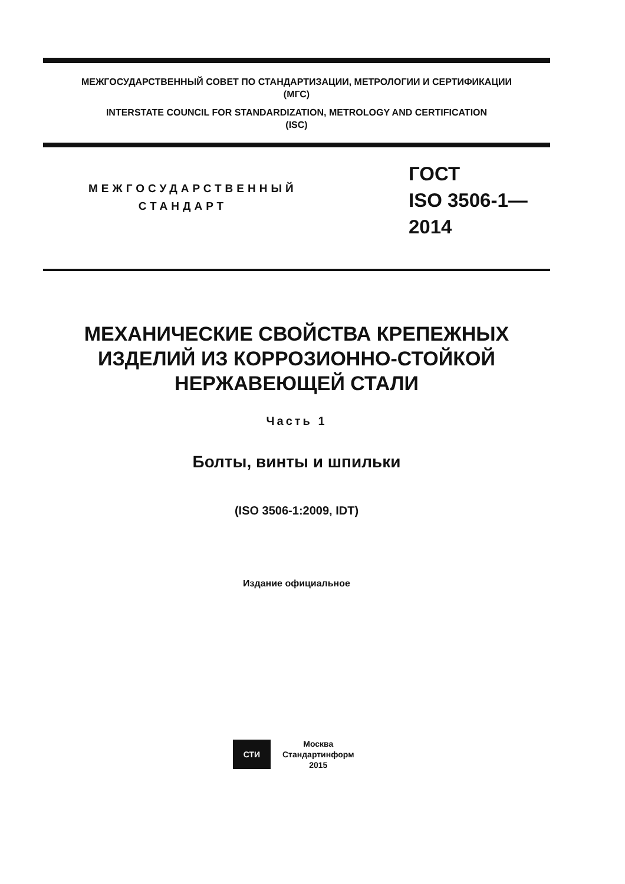МЕЖГОСУДАРСТВЕННЫЙ СОВЕТ ПО СТАНДАРТИЗАЦИИ, МЕТРОЛОГИИ И СЕРТИФИКАЦИИ
(МГС)
INTERSTATE COUNCIL FOR STANDARDIZATION, METROLOGY AND CERTIFICATION
(ISC)
МЕЖГОСУДАРСТВЕННЫЙ
СТАНДАРТ
ГОСТ
ISO 3506-1—
2014
МЕХАНИЧЕСКИЕ СВОЙСТВА КРЕПЕЖНЫХ
ИЗДЕЛИЙ ИЗ КОРРОЗИОННО-СТОЙКОЙ
НЕРЖАВЕЮЩЕЙ СТАЛИ
Часть 1
Болты, винты и шпильки
(ISO 3506-1:2009, IDT)
Издание официальное
СТИ
Москва
Стандартинформ
2015